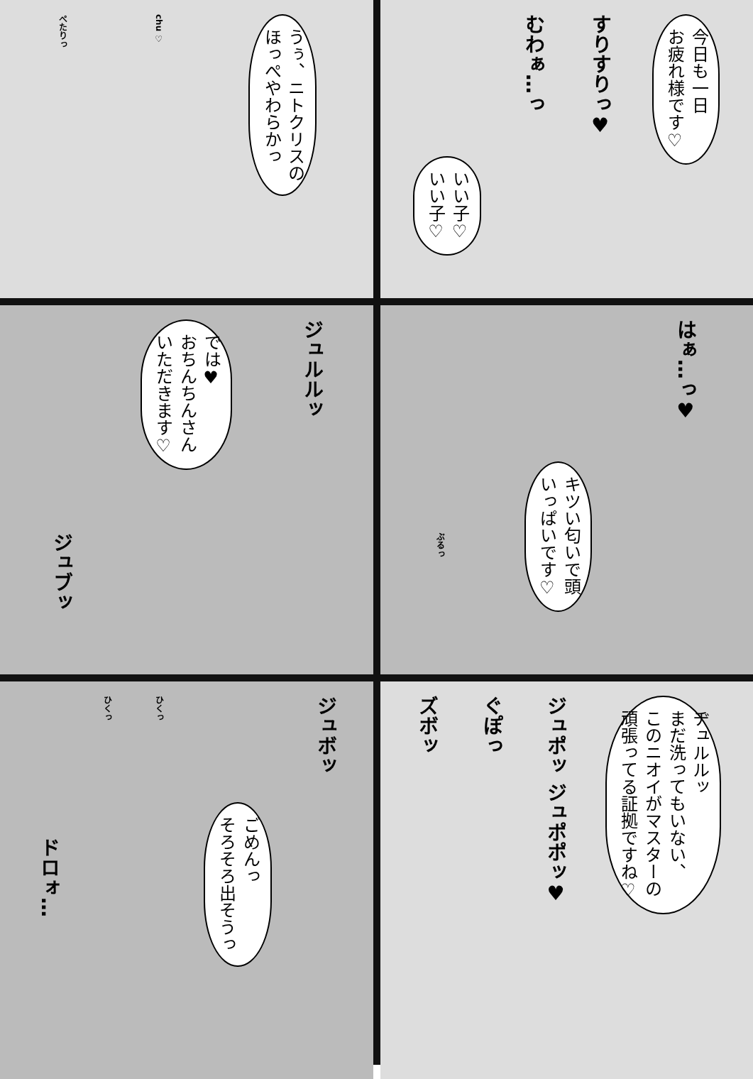今日も一日
お疲れ様です♡
すりすりっ♥
むわぁ…っ
いい子♡
いい子♡
うぅ、ニトクリスの
ほっぺやわらかっ
chu ♡
ぺたりっ
はぁ…っ♥
キツい匂いで頭
いっぱいです♡
ぶるっ
ジュルルッ
では♥
おちんちんさん
いただきます♡
ジュブッ
ヂュルルッ
まだ洗ってもいない、
このニオイがマスターの
頑張ってる証拠ですね♡
ジュポッ ジュポポッ♥
ぐぽっ
ズボッ
ジュボッ
ごめんっ
そろそろ出そうっ
ひくっ
ひくっ
ドロォ…